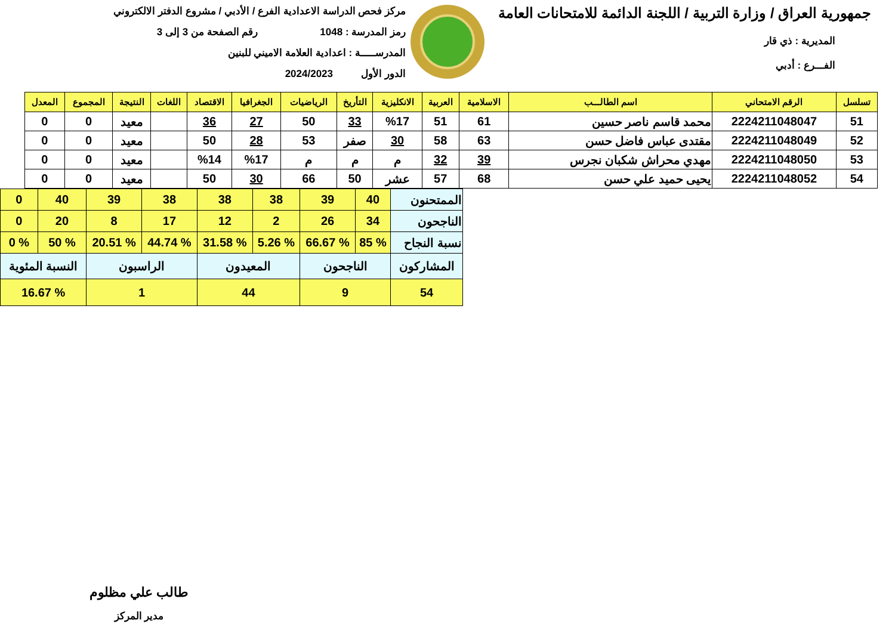جمهورية العراق / وزارة التربية / اللجنة الدائمة للامتحانات العامة
المديرية : ذي قار
الفـــرع : أدبي
مركز فحص الدراسة الاعدادية الفرع / الأدبي / مشروع الدفتر الالكتروني
رمز المدرسة : 1048 رقم الصفحة من 3 إلى 3
المدرســـــة : اعدادية العلامة الاميني للبنين
الدور الأول 2024/2023
| تسلسل | الرقم الامتحاني | اسم الطالـــب | الاسلامية | العربية | الانكليزية | التأريخ | الرياضيات | الجغرافيا | الاقتصاد | اللغات | النتيجة | المجموع | المعدل |
| --- | --- | --- | --- | --- | --- | --- | --- | --- | --- | --- | --- | --- | --- |
| 51 | 2224211048047 | محمد قاسم ناصر حسين | 61 | 51 | %17 | 33 | 50 | 27 | 36 | | معيد | 0 | 0 |
| 52 | 2224211048049 | مقتدى عباس فاضل حسن | 63 | 58 | 30 | صفر | 53 | 28 | 50 | | معيد | 0 | 0 |
| 53 | 2224211048050 | مهدي محراش شكبان نجرس | 39 | 32 | م | م | م | %17 | %14 | | معيد | 0 | 0 |
| 54 | 2224211048052 | يحيى حميد علي حسن | 68 | 57 | عشر | 50 | 66 | 30 | 50 | | معيد | 0 | 0 |
| الممتحنون | 40 | 39 | 38 | 38 | 38 | 39 | 40 | 0 |
| الناجحون | 34 | 26 | 2 | 12 | 17 | 8 | 20 | 0 |
| نسبة النجاح | % 85 | % 66.67 | % 5.26 | % 31.58 | % 44.74 | % 20.51 | % 50 | % 0 |
| المشاركون | الناجحون | | المعيدون | | الراسبون | | النسبة المئوية | |
| 54 | 9 | | 44 | | 1 | | % 16.67 | |
طالب علي مظلوم
مدير المركز